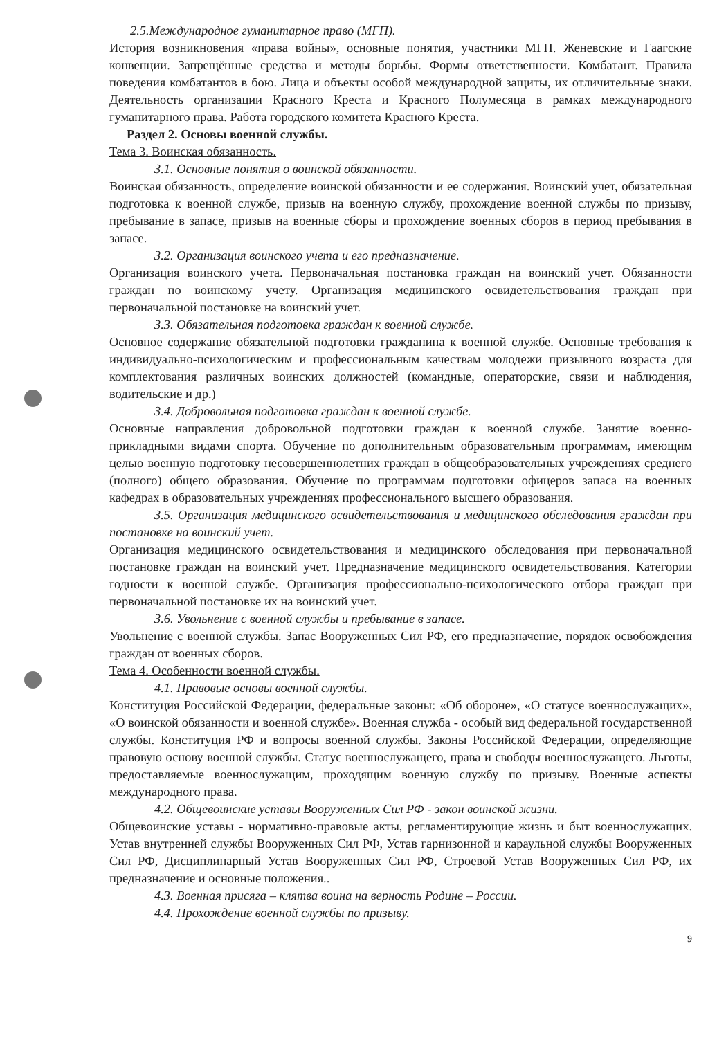2.5.Международное гуманитарное право (МГП).
История возникновения «права войны», основные понятия, участники МГП. Женевские и Гаагские конвенции. Запрещённые средства и методы борьбы. Формы ответственности. Комбатант. Правила поведения комбатантов в бою. Лица и объекты особой международной защиты, их отличительные знаки. Деятельность организации Красного Креста и Красного Полумесяца в рамках международного гуманитарного права. Работа городского комитета Красного Креста.
Раздел 2. Основы военной службы.
Тема 3. Воинская обязанность.
3.1. Основные понятия о воинской обязанности.
Воинская обязанность, определение воинской обязанности и ее содержания. Воинский учет, обязательная подготовка к военной службе, призыв на военную службу, прохождение военной службы по призыву, пребывание в запасе, призыв на военные сборы и прохождение военных сборов в период пребывания в запасе.
3.2. Организация воинского учета и его предназначение.
Организация воинского учета. Первоначальная постановка граждан на воинский учет. Обязанности граждан по воинскому учету. Организация медицинского освидетельствования граждан при первоначальной постановке на воинский учет.
3.3. Обязательная подготовка граждан к военной службе.
Основное содержание обязательной подготовки гражданина к военной службе. Основные требования к индивидуально-психологическим и профессиональным качествам молодежи призывного возраста для комплектования различных воинских должностей (командные, операторские, связи и наблюдения, водительские и др.)
3.4. Добровольная подготовка граждан к военной службе.
Основные направления добровольной подготовки граждан к военной службе. Занятие военно-прикладными видами спорта. Обучение по дополнительным образовательным программам, имеющим целью военную подготовку несовершеннолетних граждан в общеобразовательных учреждениях среднего (полного) общего образования. Обучение по программам подготовки офицеров запаса на военных кафедрах в образовательных учреждениях профессионального высшего образования.
3.5. Организация медицинского освидетельствования и медицинского обследования граждан при постановке на воинский учет.
Организация медицинского освидетельствования и медицинского обследования при первоначальной постановке граждан на воинский учет. Предназначение медицинского освидетельствования. Категории годности к военной службе. Организация профессионально-психологического отбора граждан при первоначальной постановке их на воинский учет.
3.6. Увольнение с военной службы и пребывание в запасе.
Увольнение с военной службы. Запас Вооруженных Сил РФ, его предназначение, порядок освобождения граждан от военных сборов.
Тема 4. Особенности военной службы.
4.1. Правовые основы военной службы.
Конституция Российской Федерации, федеральные законы: «Об обороне», «О статусе военнослужащих», «О воинской обязанности и военной службе». Военная служба - особый вид федеральной государственной службы. Конституция РФ и вопросы военной службы. Законы Российской Федерации, определяющие правовую основу военной службы. Статус военнослужащего, права и свободы военнослужащего. Льготы, предоставляемые военнослужащим, проходящим военную службу по призыву. Военные аспекты международного права.
4.2. Общевоинские уставы Вооруженных Сил РФ - закон воинской жизни.
Общевоинские уставы - нормативно-правовые акты, регламентирующие жизнь и быт военнослужащих. Устав внутренней службы Вооруженных Сил РФ, Устав гарнизонной и караульной службы Вооруженных Сил РФ, Дисциплинарный Устав Вооруженных Сил РФ, Строевой Устав Вооруженных Сил РФ, их предназначение и основные положения..
4.3. Военная присяга – клятва воина на верность Родине – России.
4.4. Прохождение военной службы по призыву.
9